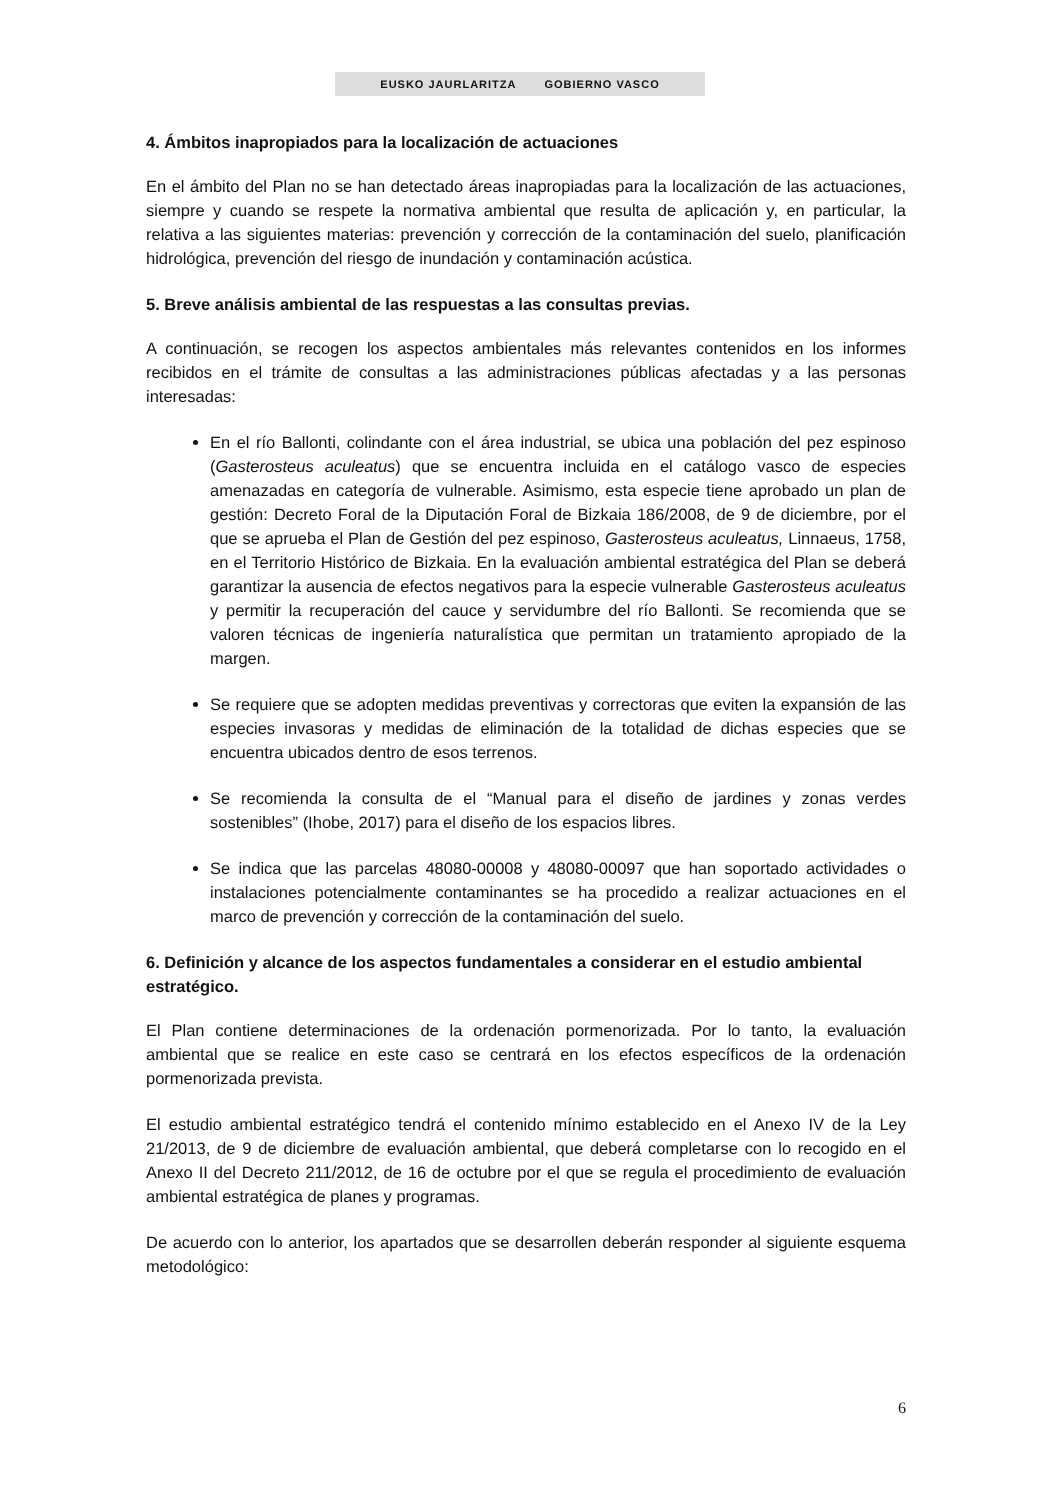EUSKO JAURLARITZA GOBIERNO VASCO
4. Ámbitos inapropiados para la localización de actuaciones
En el ámbito del Plan no se han detectado áreas inapropiadas para la localización de las actuaciones, siempre y cuando se respete la normativa ambiental que resulta de aplicación y, en particular, la relativa a las siguientes materias: prevención y corrección de la contaminación del suelo, planificación hidrológica, prevención del riesgo de inundación y contaminación acústica.
5. Breve análisis ambiental de las respuestas a las consultas previas.
A continuación, se recogen los aspectos ambientales más relevantes contenidos en los informes recibidos en el trámite de consultas a las administraciones públicas afectadas y a las personas interesadas:
En el río Ballonti, colindante con el área industrial, se ubica una población del pez espinoso (Gasterosteus aculeatus) que se encuentra incluida en el catálogo vasco de especies amenazadas en categoría de vulnerable. Asimismo, esta especie tiene aprobado un plan de gestión: Decreto Foral de la Diputación Foral de Bizkaia 186/2008, de 9 de diciembre, por el que se aprueba el Plan de Gestión del pez espinoso, Gasterosteus aculeatus, Linnaeus, 1758, en el Territorio Histórico de Bizkaia. En la evaluación ambiental estratégica del Plan se deberá garantizar la ausencia de efectos negativos para la especie vulnerable Gasterosteus aculeatus y permitir la recuperación del cauce y servidumbre del río Ballonti. Se recomienda que se valoren técnicas de ingeniería naturalística que permitan un tratamiento apropiado de la margen.
Se requiere que se adopten medidas preventivas y correctoras que eviten la expansión de las especies invasoras y medidas de eliminación de la totalidad de dichas especies que se encuentra ubicados dentro de esos terrenos.
Se recomienda la consulta de el “Manual para el diseño de jardines y zonas verdes sostenibles” (Ihobe, 2017) para el diseño de los espacios libres.
Se indica que las parcelas 48080-00008 y 48080-00097 que han soportado actividades o instalaciones potencialmente contaminantes se ha procedido a realizar actuaciones en el marco de prevención y corrección de la contaminación del suelo.
6. Definición y alcance de los aspectos fundamentales a considerar en el estudio ambiental estratégico.
El Plan contiene determinaciones de la ordenación pormenorizada. Por lo tanto, la evaluación ambiental que se realice en este caso se centrará en los efectos específicos de la ordenación pormenorizada prevista.
El estudio ambiental estratégico tendrá el contenido mínimo establecido en el Anexo IV de la Ley 21/2013, de 9 de diciembre de evaluación ambiental, que deberá completarse con lo recogido en el Anexo II del Decreto 211/2012, de 16 de octubre por el que se regula el procedimiento de evaluación ambiental estratégica de planes y programas.
De acuerdo con lo anterior, los apartados que se desarrollen deberán responder al siguiente esquema metodológico:
6